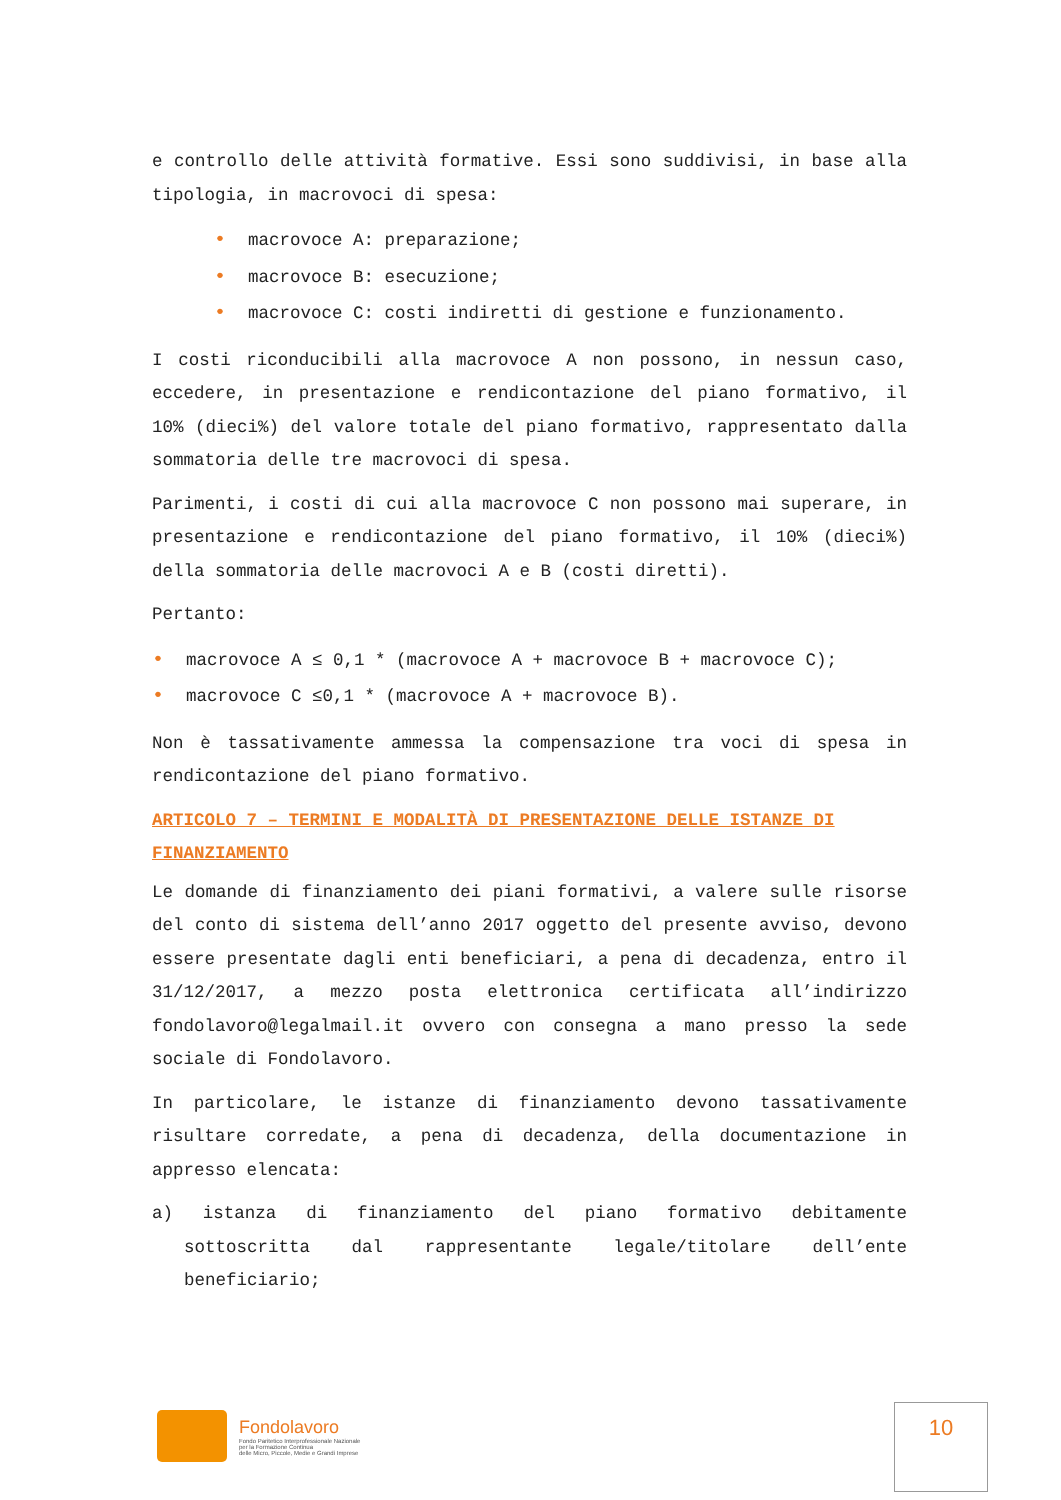e controllo delle attività formative. Essi sono suddivisi, in base alla tipologia, in macrovoci di spesa:
• macrovoce A: preparazione;
• macrovoce B: esecuzione;
• macrovoce C: costi indiretti di gestione e funzionamento.
I costi riconducibili alla macrovoce A non possono, in nessun caso, eccedere, in presentazione e rendicontazione del piano formativo, il 10% (dieci%) del valore totale del piano formativo, rappresentato dalla sommatoria delle tre macrovoci di spesa.
Parimenti, i costi di cui alla macrovoce C non possono mai superare, in presentazione e rendicontazione del piano formativo, il 10% (dieci%) della sommatoria delle macrovoci A e B (costi diretti).
Pertanto:
• macrovoce A ≤ 0,1 * (macrovoce A + macrovoce B + macrovoce C);
• macrovoce C ≤0,1 * (macrovoce A + macrovoce B).
Non è tassativamente ammessa la compensazione tra voci di spesa in rendicontazione del piano formativo.
ARTICOLO 7 – TERMINI E MODALITÀ DI PRESENTAZIONE DELLE ISTANZE DI FINANZIAMENTO
Le domande di finanziamento dei piani formativi, a valere sulle risorse del conto di sistema dell’anno 2017 oggetto del presente avviso, devono essere presentate dagli enti beneficiari, a pena di decadenza, entro il 31/12/2017, a mezzo posta elettronica certificata all’indirizzo fondolavoro@legalmail.it ovvero con consegna a mano presso la sede sociale di Fondolavoro.
In particolare, le istanze di finanziamento devono tassativamente risultare corredate, a pena di decadenza, della documentazione in appresso elencata:
a) istanza di finanziamento del piano formativo debitamente sottoscritta dal rappresentante legale/titolare dell’ente beneficiario;
Fondolavoro
Fondo Paritetico Interprofessionale Nazionale
per la Formazione Continua
delle Micro, Piccole, Medie e Grandi Imprese
10